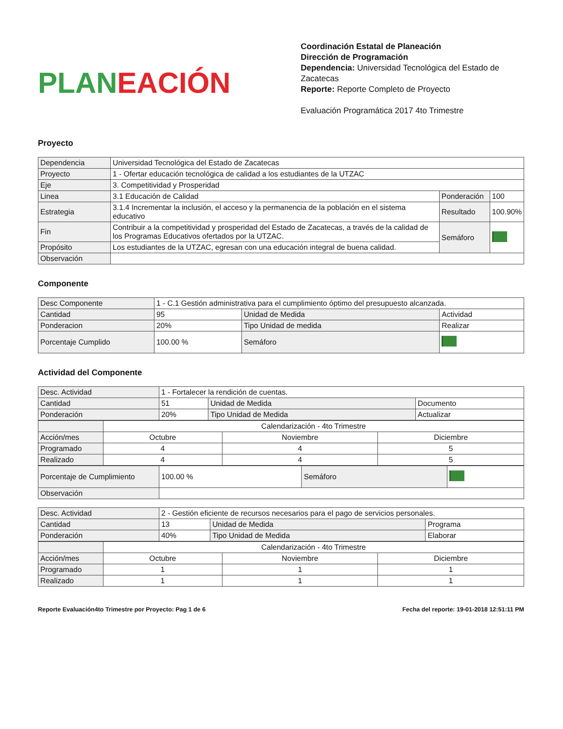PLAN EACIÓN
Coordinación Estatal de Planeación
Dirección de Programación
Dependencia: Universidad Tecnológica del Estado de Zacatecas
Reporte: Reporte Completo de Proyecto
Evaluación Programática 2017 4to Trimestre
Proyecto
| Dependencia | Universidad Tecnológica del Estado de Zacatecas | | |
| Proyecto | 1 - Ofertar educación tecnológica de calidad a los estudiantes de la UTZAC | | |
| Eje | 3. Competitividad y Prosperidad | | |
| Linea | 3.1 Educación de Calidad | Ponderación | 100 |
| Estrategia | 3.1.4 Incrementar la inclusión, el acceso y la permanencia de la población en el sistema educativo | Resultado | 100.90% |
| Fin | Contribuir a la competitividad y prosperidad del Estado de Zacatecas, a través de la calidad de los Programas Educativos ofertados por la UTZAC. | Semáforo | |
| Propósito | Los estudiantes de la UTZAC, egresan con una educación integral de buena calidad. | | |
| Observación | | | |
Componente
| Desc Componente | 1 - C.1 Gestión administrativa para el cumplimiento óptimo del presupuesto alcanzada. | | |
| Cantidad | 95 | Unidad de Medida | Actividad |
| Ponderacion | 20% | Tipo Unidad de medida | Realizar |
| Porcentaje Cumplido | 100.00 % | Semáforo | |
Actividad del Componente
| Desc. Actividad | 1 - Fortalecer la rendición de cuentas. | | |
| Cantidad | 51 | Unidad de Medida | Documento |
| Ponderación | 20% | Tipo Unidad de Medida | Actualizar |
| | Calendarización - 4to Trimestre | | |
| Acción/mes | Octubre | Noviembre | Diciembre |
| Programado | 4 | 4 | 5 |
| Realizado | 4 | 4 | 5 |
| Porcentaje de Cumplimiento | 100.00 % | Semáforo | |
| Observación | | | |
| Desc. Actividad | 2 - Gestión eficiente de recursos necesarios para el pago de servicios personales. | | |
| Cantidad | 13 | Unidad de Medida | Programa |
| Ponderación | 40% | Tipo Unidad de Medida | Elaborar |
| | Calendarización - 4to Trimestre | | |
| Acción/mes | Octubre | Noviembre | Diciembre |
| Programado | 1 | 1 | 1 |
| Realizado | 1 | 1 | 1 |
Reporte Evaluación4to Trimestre por Proyecto: Pag 1 de 6 Fecha del reporte: 19-01-2018 12:51:11 PM